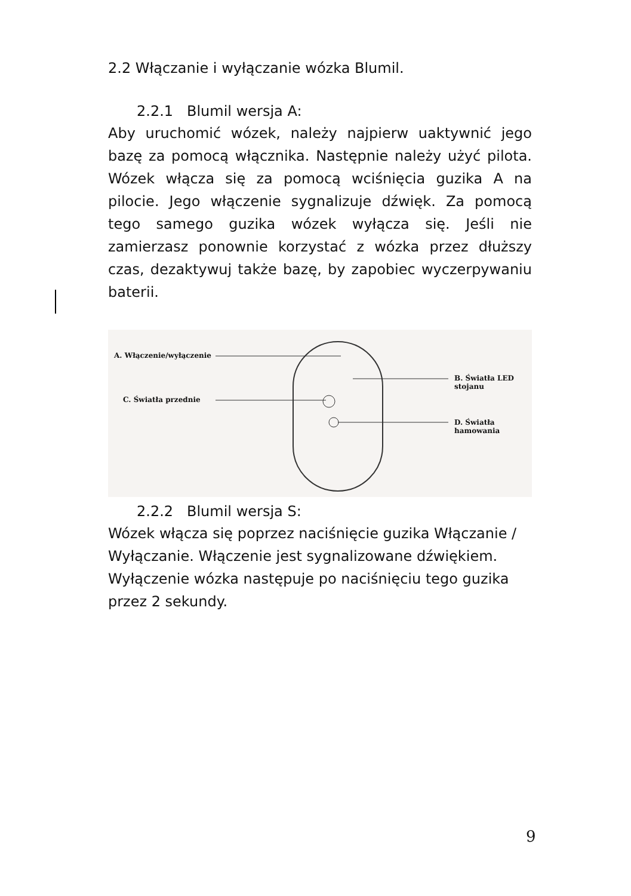2.2 Włączanie i wyłączanie wózka Blumil.
2.2.1 Blumil wersja A:
Aby uruchomić wózek, należy najpierw uaktywnić jego bazę za pomocą włącznika. Następnie należy użyć pilota. Wózek włącza się za pomocą wciśnięcia guzika A na pilocie. Jego włączenie sygnalizuje dźwięk. Za pomocą tego samego guzika wózek wyłącza się. Jeśli nie zamierzasz ponownie korzystać z wózka przez dłuższy czas, dezaktywuj także bazę, by zapobiec wyczerpywaniu baterii.
A. Włączenie/wyłączenie
B. Światła LED stojanu
C. Światła przednie
D. Światła hamowania
2.2.2 Blumil wersja S:
Wózek włącza się poprzez naciśnięcie guzika Włączanie / Wyłączanie. Włączenie jest sygnalizowane dźwiękiem. Wyłączenie wózka następuje po naciśnięciu tego guzika przez 2 sekundy.
9